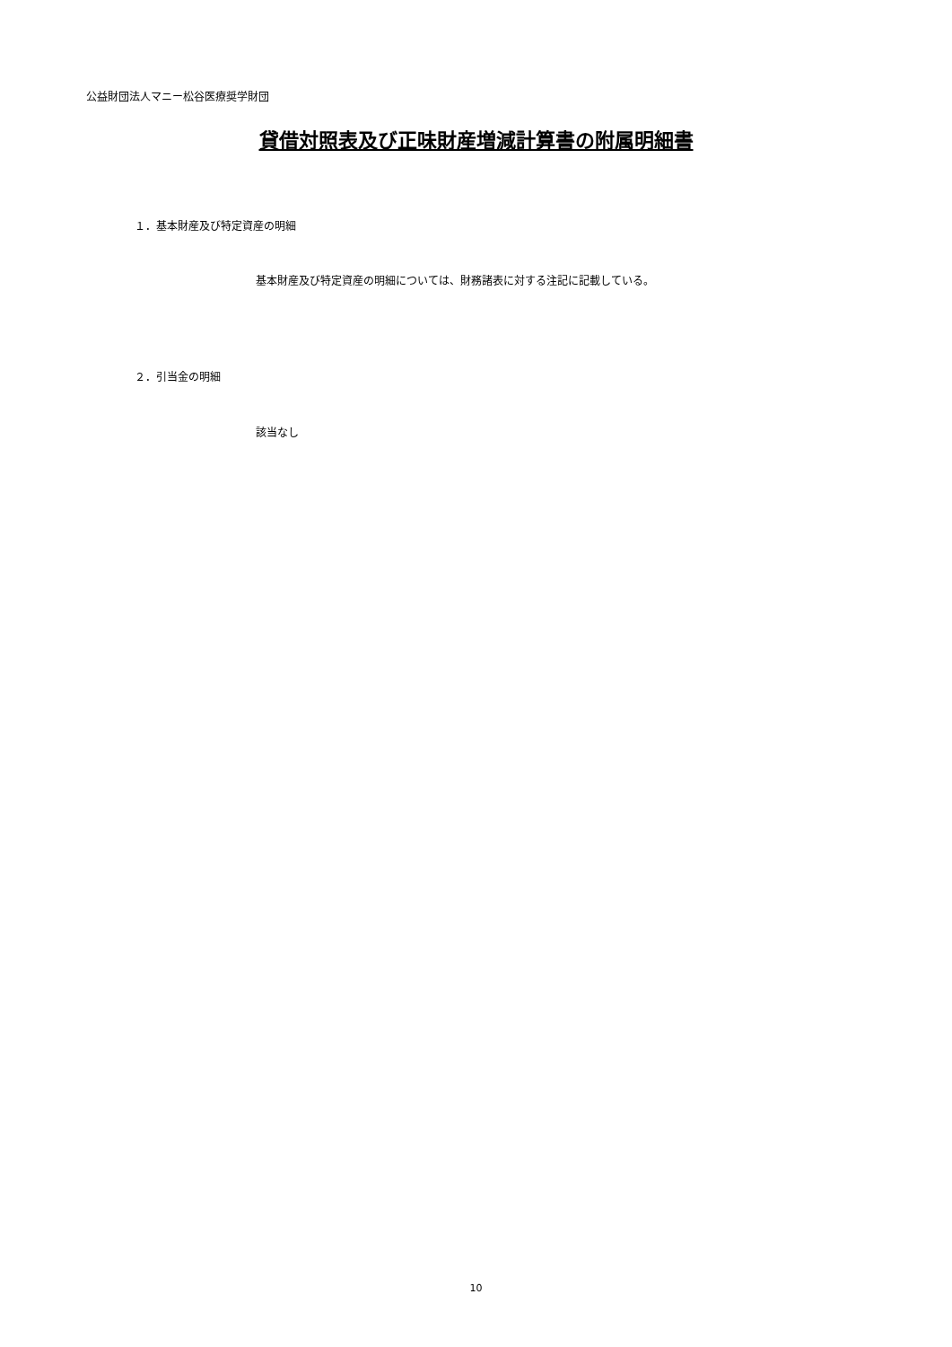公益財団法人マニー松谷医療奨学財団
貸借対照表及び正味財産増減計算書の附属明細書
１．基本財産及び特定資産の明細
基本財産及び特定資産の明細については、財務諸表に対する注記に記載している。
２．引当金の明細
該当なし
10